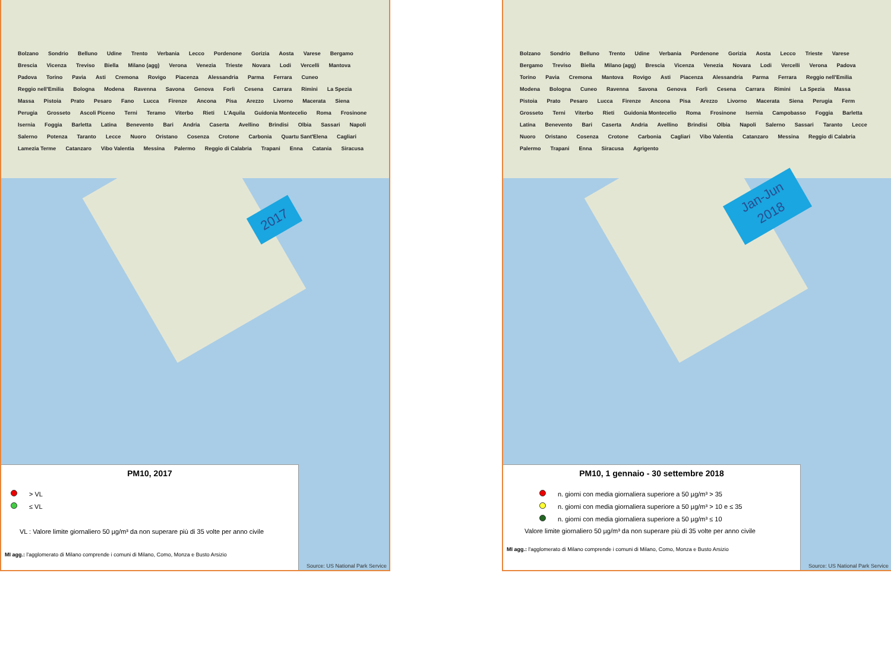Bolzano Sondrio Belluno Udine Trento Verbania Lecco Pordenone Gorizia Aosta Varese Bergamo Brescia Vicenza Treviso Biella Milano (agg) Verona Venezia Trieste Novara Lodi Vercelli Mantova Padova Torino Pavia Asti Cremona Rovigo Piacenza Alessandria Parma Ferrara Cuneo Reggio nell'Emilia Bologna Modena Ravenna Savona Genova Forlì Cesena Carrara Rimini La Spezia Massa Pistoia Prato Pesaro Fano Lucca Firenze Ancona Pisa Arezzo Livorno Macerata Siena Perugia Grosseto Ascoli Piceno Terni Teramo Viterbo Rieti L'Aquila Guidonia Montecelio Roma Frosinone Isernia Foggia Barletta Latina Benevento Bari Andria Caserta Avellino Brindisi Olbia Sassari Napoli Salerno Potenza Taranto Lecce Nuoro Oristano Cosenza Crotone Carbonia Quartu Sant'Elena Cagliari Lamezia Terme Catanzaro Vibo Valentia Messina Palermo Reggio di Calabria Trapani Enna Catania Siracusa
2017
PM10, 2017
> VL
≤ VL
VL : Valore limite giornaliero 50 µg/m³ da non superare più di 35 volte per anno civile
MI agg.: l'agglomerato di Milano comprende i comuni di Milano, Como, Monza e Busto Arsizio
Source: US National Park Service
Bolzano Sondrio Belluno Trento Udine Verbania Pordenone Gorizia Aosta Lecco Trieste Varese Bergamo Treviso Biella Milano (agg) Brescia Vicenza Venezia Novara Lodi Vercelli Verona Padova Torino Pavia Cremona Mantova Rovigo Asti Piacenza Alessandria Parma Ferrara Reggio nell'Emilia Modena Bologna Cuneo Ravenna Savona Genova Forlì Cesena Carrara Rimini La Spezia Massa Pistoia Prato Pesaro Lucca Firenze Ancona Pisa Arezzo Livorno Macerata Siena Perugia Ferm Grosseto Terni Viterbo Rieti Guidonia Montecelio Roma Frosinone Isernia Campobasso Foggia Barletta Latina Benevento Bari Caserta Andria Avellino Brindisi Olbia Napoli Salerno Sassari Taranto Lecce Nuoro Oristano Cosenza Crotone Carbonia Cagliari Vibo Valentia Catanzaro Messina Reggio di Calabria Palermo Trapani Enna Siracusa Agrigento
Jan-Jun
2018
PM10, 1 gennaio - 30 settembre 2018
n. giorni con media giornaliera superiore a 50 µg/m³ > 35
n. giorni con media giornaliera superiore a 50 µg/m³ > 10 e ≤ 35
n. giorni con media giornaliera superiore a 50 µg/m³ ≤ 10
Valore limite giornaliero 50 µg/m³ da non superare più di 35 volte per anno civile
MI agg.: l'agglomerato di Milano comprende i comuni di Milano, Como, Monza e Busto Arsizio
Source: US National Park Service